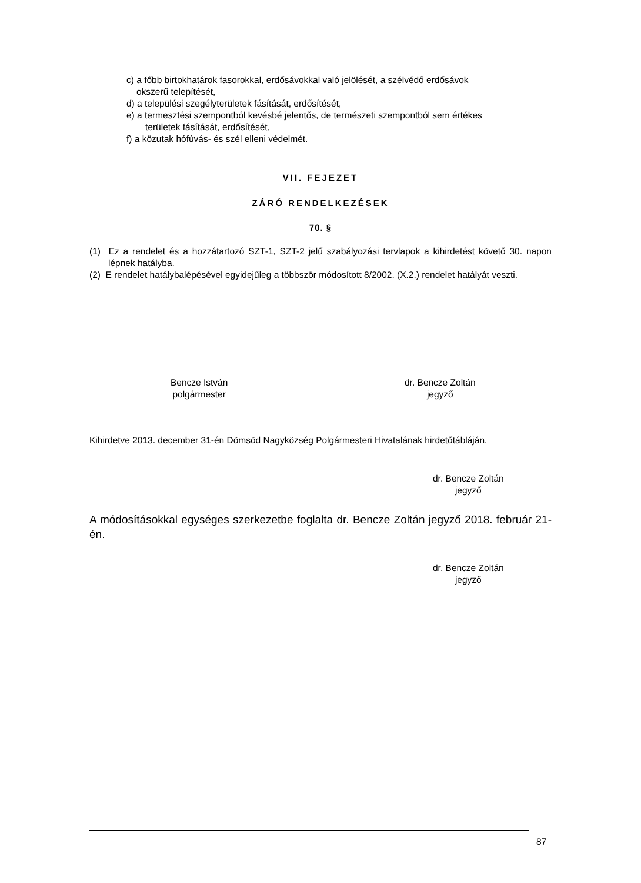c) a főbb birtokhatárok fasorokkal, erdősávokkal való jelölését, a szélvédő erdősávok
okszerű telepítését,
d) a települési szegélyterületek fásítását, erdősítését,
e) a termesztési szempontból kevésbé jelentős, de természeti szempontból sem értékes
területek fásítását, erdősítését,
f) a közutak hófúvás- és szél elleni védelmét.
VII. FEJEZET
ZÁRÓ RENDELKEZÉSEK
70. §
(1) Ez a rendelet és a hozzátartozó SZT-1, SZT-2 jelű szabályozási tervlapok a kihirdetést követő 30. napon lépnek hatályba.
(2) E rendelet hatálybalépésével egyidejűleg a többször módosított 8/2002. (X.2.) rendelet hatályát veszti.
Bencze István
polgármester
dr. Bencze Zoltán
jegyző
Kihirdetve 2013. december 31-én Dömsöd Nagyközség Polgármesteri Hivatalának hirdetőtábláján.
dr. Bencze Zoltán
jegyző
A módosításokkal egységes szerkezetbe foglalta dr. Bencze Zoltán jegyző 2018. február 21-én.
dr. Bencze Zoltán
jegyző
87